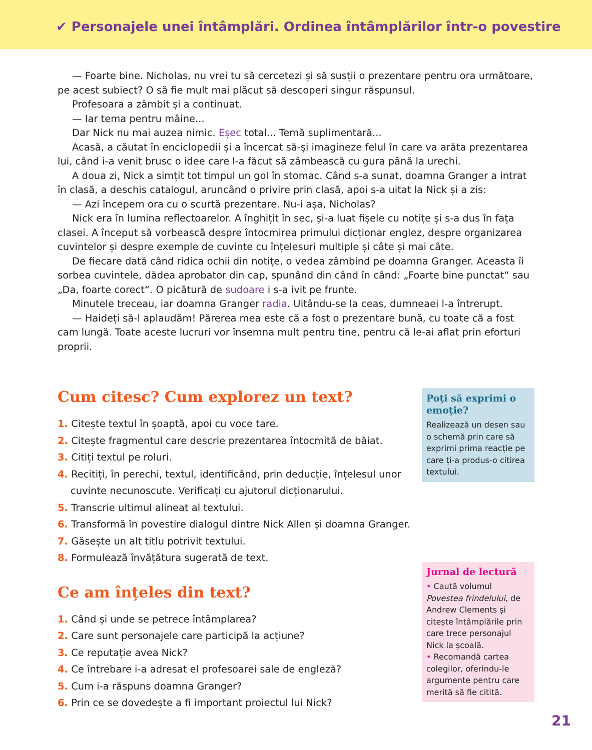✔ Personajele unei întâmplări. Ordinea întâmplărilor într-o povestire
— Foarte bine. Nicholas, nu vrei tu să cercetezi și să susții o prezentare pentru ora următoare, pe acest subiect? O să fie mult mai plăcut să descoperi singur răspunsul.
Profesoara a zâmbit și a continuat.
— Iar tema pentru mâine...
Dar Nick nu mai auzea nimic. Eșec total... Temă suplimentară...
Acasă, a căutat în enciclopedii și a încercat să-și imagineze felul în care va arăta prezentarea lui, când i-a venit brusc o idee care l-a făcut să zâmbească cu gura până la urechi.
A doua zi, Nick a simțit tot timpul un gol în stomac. Când s-a sunat, doamna Granger a intrat în clasă, a deschis catalogul, aruncând o privire prin clasă, apoi s-a uitat la Nick și a zis:
— Azi începem ora cu o scurtă prezentare. Nu-i așa, Nicholas?
Nick era în lumina reflectoarelor. A înghițit în sec, și-a luat fișele cu notițe și s-a dus în fața clasei. A început să vorbească despre întocmirea primului dicționar englez, despre organizarea cuvintelor și despre exemple de cuvinte cu înțelesuri multiple și câte și mai câte.
De fiecare dată când ridica ochii din notițe, o vedea zâmbind pe doamna Granger. Aceasta îi sorbea cuvintele, dădea aprobator din cap, spunând din când în când: „Foarte bine punctat“ sau „Da, foarte corect“. O picătură de sudoare i s-a ivit pe frunte.
Minutele treceau, iar doamna Granger radia. Uitându-se la ceas, dumneaei l-a întrerupt.
— Haideți să-l aplaudăm! Părerea mea este că a fost o prezentare bună, cu toate că a fost cam lungă. Toate aceste lucruri vor însemna mult pentru tine, pentru că le-ai aflat prin eforturi proprii.
Cum citesc? Cum explorez un text?
1. Citește textul în șoaptă, apoi cu voce tare.
2. Citește fragmentul care descrie prezentarea întocmită de băiat.
3. Citiți textul pe roluri.
4. Recitiți, în perechi, textul, identificând, prin deducție, înțelesul unor cuvinte necunoscute. Verificați cu ajutorul dicționarului.
5. Transcrie ultimul alineat al textului.
6. Transformă în povestire dialogul dintre Nick Allen și doamna Granger.
7. Găsește un alt titlu potrivit textului.
8. Formulează învățătura sugerată de text.
Ce am înțeles din text?
1. Când și unde se petrece întâmplarea?
2. Care sunt personajele care participă la acțiune?
3. Ce reputație avea Nick?
4. Ce întrebare i-a adresat el profesoarei sale de engleză?
5. Cum i-a răspuns doamna Granger?
6. Prin ce se dovedește a fi important proiectul lui Nick?
Poți să exprimi o emoție?
Realizează un desen sau o schemă prin care să exprimi prima reacție pe care ți-a produs-o citirea textului.
Jurnal de lectură
• Caută volumul Povestea frindelului, de Andrew Clements și citește întâmplările prin care trece personajul Nick la școală.
• Recomandă cartea colegilor, oferindu-le argumente pentru care merită să fie citită.
21